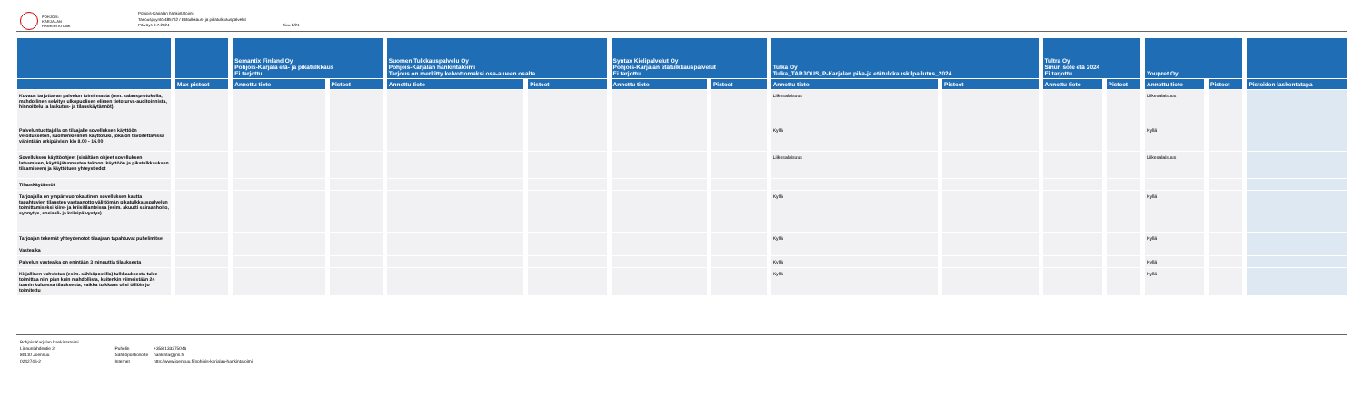POHJOIS-
KARJALAN
HANKINTATOIMI
Pohjois-Karjalan hankintatoimi
Tarjouspyyntö 485762 / Etätulkkaus- ja pikatulkkauspalvelut
Päiväys 9.7.2024
Sivu 8/21
| | | Semantix Finland Oy Pohjois-Karjala etä- ja pikatulkkaus Ei tarjottu | | Suomen Tulkkauspalvelu Oy Pohjois-Karjalan hankintatoimi Tarjous on merkitty kelvottomaksi osa-alueen osalta | | Syntax Kielipalvelut Oy Pohjois-Karjalan etätulkkauspalvelut Ei tarjottu | | Tulka Oy Tulka_TARJOUS_P-Karjalan pika-ja etätulkkauskilpailutus_2024 | | Tultra Oy Sinun sote etä 2024 Ei tarjottu | | Youpret Oy | | |
| --- | --- | --- | --- | --- | --- | --- | --- | --- | --- | --- | --- | --- | --- | --- |
| | Max pisteet | Annettu tieto | Pisteet | Annettu tieto | Pisteet | Annettu tieto | Pisteet | Annettu tieto | Pisteet | Annettu tieto | Pisteet | Annettu tieto | Pisteet | Pisteiden laskentatapa |
| Kuvaus tarjottavan palvelun toiminnasta (mm. salausprotokolla, mahdollinen selvitys ulkopuolisen elimen tietoturva-auditoinnista, hinnoittelu ja laskutus- ja tilauskäytännöt). | | | | | | | | Liikesalaisuus | | | | Liikesalaisuus | | |
| Palveluntuottajalla on tilaajalle sovelluksen käyttöön veloitukseton, suomenkielinen käyttötuki, joka on tavoitettavissa vähintään arkipäivisin klo 8.00 - 16.00 | | | | | | | | Kyllä | | | | Kyllä | | |
| Sovelluksen käyttöohjeet (sisältäen ohjeet sovelluksen lataamisen, käyttäjätunnusten tekoon, käyttöön ja pikatulkkauksen tilaamiseen) ja käyttötuen yhteystiedot | | | | | | | | Liikesalaisuus | | | | Liikesalaisuus | | |
| Tilauskäytännöt | | | | | | | | | | | | | | |
| Tarjoajalla on ympärivuorokautinen sovelluksen kautta tapahtuvien tilausten vastaanotto välittömän pikatulkkauspalvelun toimittamiseksi kiire- ja kriisitilanteissa (esim. akuutti sairaanhoito, synnytys, sosiaali- ja kriisipäivystys) | | | | | | | | Kyllä | | | | Kyllä | | |
| Tarjoajan tekemät yhteydenotot tilaajaan tapahtuvat puhelimitse | | | | | | | | Kyllä | | | | Kyllä | | |
| Vasteaika | | | | | | | | | | | | | | |
| Palvelun vasteaika on enintään 3 minuuttia tilauksesta | | | | | | | | Kyllä | | | | Kyllä | | |
| Kirjallinen vahvistus (esim. sähköpostilla) tulkkauksesta tulee toimittaa niin pian kuin mahdollista, kuitenkin viimeistään 24 tunnin kuluessa tilauksesta, vaikka tulkkaus olisi tällöin jo toimitettu | | | | | | | | Kyllä | | | | Kyllä | | |
Pohjois-Karjalan hankintatoimi
Linnunlahdentie 2
80110 Joensuu
0242746-2
Puhelin
Sähköpostiosoite
Internet
+358 133375046
hankinta@jns.fi
http://www.joensuu.fi/pohjois-karjalan-hankintatoimi